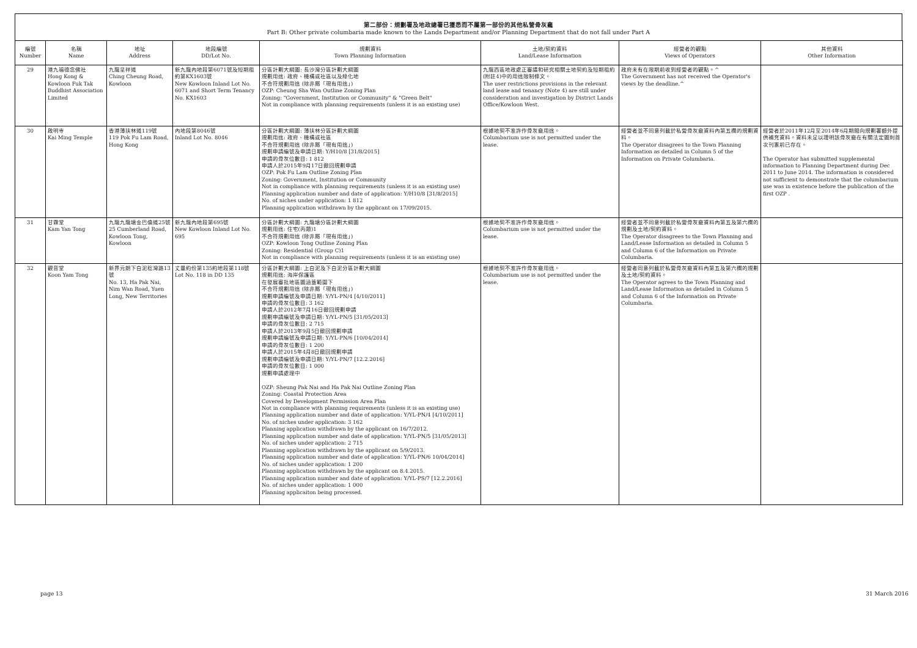第二部份：規劃署及地政總署已獲悉而不屬第一部份的其他私營骨灰龕
Part B: Other private columbaria made known to the Lands Department and/or Planning Department that do not fall under Part A
| 編號 Number | 名稱 Name | 地址 Address | 地段編號 DD/Lot No. | 規劃資料 Town Planning Information | 土地/契約資料 Land/Lease Information | 經營者的觀點 Views of Operators | 其他資料 Other Information |
| --- | --- | --- | --- | --- | --- | --- | --- |
| 29 | 港九福德念佛社 Hong Kong & Kowloon Fuk Tak Buddhist Association Limited | 九龍呈祥道 Ching Cheung Road, Kowloon | 新九龍內地段第6071號及短期租約第KX1603號 New Kowloon Inland Lot No. 6071 and Short Term Tenancy No. KX1603 | 分區計劃大綱圖: 長沙灣分區計劃大綱圖 規劃用途: 政府、機構或社區以及綠化地 不合符規劃用途 (除非屬「現有用途」) OZP: Cheung Sha Wan Outline Zoning Plan Zoning: "Government, Institution or Community" & "Green Belt" Not in compliance with planning requirements (unless it is an existing use) | 九龍西區地政處正審議和研究相關土地契約及短期租約(附註4)中的用途限制條文。 The user restrictions provisions in the relevant land lease and tenancy (Note 4) are still under consideration and investigation by District Lands Office/Kowloon West. | 政府未有在限期前收到經營者的觀點。^ The Government has not received the Operator's views by the deadline.^ | |
| 30 | 啟明寺 Kai Ming Temple | 香港薄扶林道119號 119 Pok Fu Lam Road, Hong Kong | 內地段第8046號 Inland Lot No. 8046 | 分區計劃大綱圖: 薄扶林分區計劃大綱圖 規劃用途: 政府、機構或社區 不合符規劃用途 (除非屬「現有用途」) 規劃申請編號及申請日期: Y/H10/8 [31/8/2015] 申請的骨灰位數目: 1 812 申請人於2015年9月17日撤回規劃申請 OZP: Pok Fu Lam Outline Zoning Plan Zoning: Government, Institution or Community Not in compliance with planning requirements (unless it is an existing use) Planning application number and date of application: Y/H10/8 [31/8/2015] No. of niches under application: 1 812 Planning application withdrawn by the applicant on 17/09/2015. | 根據地契不准許作骨灰龕用途。 Columbarium use is not permitted under the lease. | 經營者並不同意列載於私營骨灰龕資料內第五欄的規劃資料。 The Operator disagrees to the Town Planning Information as detailed in Column 5 of the Information on Private Columbaria. | 經營者於2011年12月至2014年6月期間向規劃署額外提供補充資料。資料未足以證明該骨灰龕在有關法定圖則首次刊憲前已存在。 The Operator has submitted supplemental information to Planning Department during Dec 2011 to June 2014. The information is considered not sufficient to demonstrate that the columbarium use was in existence before the publication of the first OZP . |
| 31 | 甘霖堂 Kam Yan Tong | 九龍九龍塘金巴倫道25號 25 Cumberland Road, Kowloon Tong, Kowloon | 新九龍內地段第695號 New Kowloon Inland Lot No. 695 | 分區計劃大綱圖: 九龍塘分區計劃大綱圖 規劃用途: 住宅(丙類)1 不合符規劃用途 (除非屬「現有用途」) OZP: Kowloon Tong Outline Zoning Plan Zoning: Residential (Group C)1 Not in compliance with planning requirements (unless it is an existing use) | 根據地契不准許作骨灰龕用途。 Columbarium use is not permitted under the lease. | 經營者並不同意列載於私營骨灰龕資料內第五及第六欄的規劃及土地/契約資料。 The Operator disagrees to the Town Planning and Land/Lease Information as detailed in Column 5 and Column 6 of the Information on Private Columbaria. | |
| 32 | 觀音堂 Koon Yam Tong | 新界元朗下白泥稔灣路13號 No. 13, Ha Pak Nai, Nim Wan Road, Yuen Long, New Territories | 丈量約份第135約地段第118號 Lot No. 118 in DD 135 | 分區計劃大綱圖: 上白泥及下白泥分區計劃大綱圖 規劃用途: 海岸保護區 在發展審批地區圖涵蓋範圍下 不合符規劃用途 (除非屬「現有用途」) 規劃申請編號及申請日期: Y/YL-PN/4 [4/10/2011] 申請的骨灰位數目: 3 162 申請人於2012年7月16日撤回規劃申請 規劃申請編號及申請日期: Y/YL-PN/5 [31/05/2013] 申請的骨灰位數目: 2 715 申請人於2013年9月5日撤回規劃申請 規劃申請編號及申請日期: Y/YL-PN/6 [10/04/2014] 申請的骨灰位數目: 1 200 申請人於2015年4月8日撤回規劃申請 規劃申請編號及申請日期: Y/YL-PN/7 [12.2.2016] 申請的骨灰位數目: 1 000 規劃申請處理中 OZP: Sheung Pak Nai and Ha Pak Nai Outline Zoning Plan Zoning: Coastal Protection Area Covered by Development Permission Area Plan Not in compliance with planning requirements (unless it is an existing use) Planning application number and date of application: Y/YL-PN/4 [4/10/2011] No. of niches under application: 3 162 Planning application withdrawn by the applicant on 16/7/2012. Planning application number and date of application: Y/YL-PN/5 [31/05/2013] No. of niches under application: 2 715 Planning application withdrawn by the applicant on 5/9/2013. Planning application number and date of application: Y/YL-PN/6 10/04/2014] No. of niches under application: 1 200 Planning application withdrawn by the applicant on 8.4.2015. Planning application number and date of application: Y/YL-PS/7 [12.2.2016] No. of niches under application: 1 000 Planning applicaiton being processed. | 根據地契不准許作骨灰龕用途。 Columbarium use is not permitted under the lease. | 經營者同意列載於私營骨灰龕資料內第五及第六欄的規劃及土地/契約資料。 The Operator agrees to the Town Planning and Land/Lease Information as detailed in Column 5 and Column 6 of the Information on Private Columbaria. | |
page 13 31 March 2016